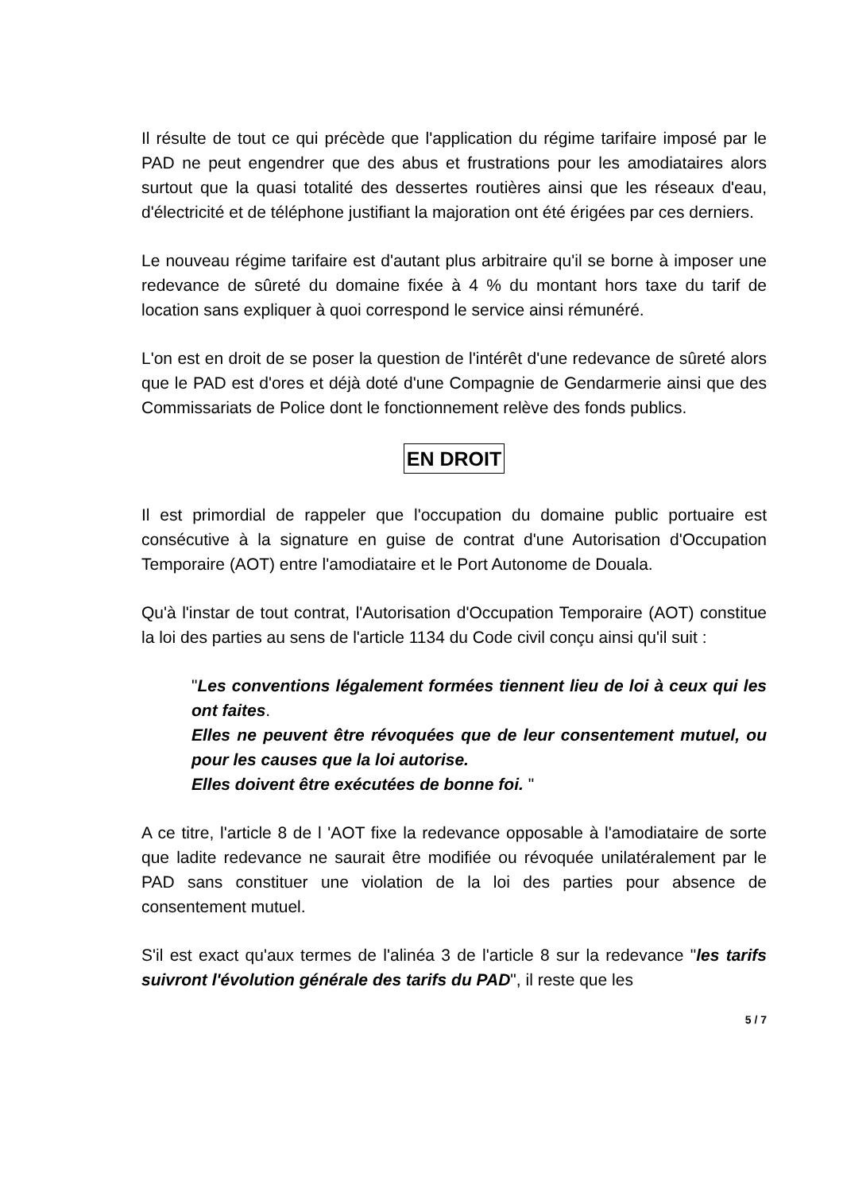Il résulte de tout ce qui précède que l'application du régime tarifaire imposé par le PAD ne peut engendrer que des abus et frustrations pour les amodiataires alors surtout que la quasi totalité des dessertes routières ainsi que les réseaux d'eau, d'électricité et de téléphone justifiant la majoration ont été érigées par ces derniers.
Le nouveau régime tarifaire est d'autant plus arbitraire qu'il se borne à imposer une redevance de sûreté du domaine fixée à 4 % du montant hors taxe du tarif de location sans expliquer à quoi correspond le service ainsi rémunéré.
L'on est en droit de se poser la question de l'intérêt d'une redevance de sûreté alors que le PAD est d'ores et déjà doté d'une Compagnie de Gendarmerie ainsi que des Commissariats de Police dont le fonctionnement relève des fonds publics.
EN DROIT
Il est primordial de rappeler que l'occupation du domaine public portuaire est consécutive à la signature en guise de contrat d'une Autorisation d'Occupation Temporaire (AOT) entre l'amodiataire et le Port Autonome de Douala.
Qu'à l'instar de tout contrat, l'Autorisation d'Occupation Temporaire (AOT) constitue la loi des parties au sens de l'article 1134 du Code civil conçu ainsi qu'il suit :
"Les conventions légalement formées tiennent lieu de loi à ceux qui les ont faites.
Elles ne peuvent être révoquées que de leur consentement mutuel, ou pour les causes que la loi autorise.
Elles doivent être exécutées de bonne foi. "
A ce titre, l'article 8 de l 'AOT fixe la redevance opposable à l'amodiataire de sorte que ladite redevance ne saurait être modifiée ou révoquée unilatéralement par le PAD sans constituer une violation de la loi des parties pour absence de consentement mutuel.
S'il est exact qu'aux termes de l'alinéa 3 de l'article 8 sur la redevance "les tarifs suivront l'évolution générale des tarifs du PAD", il reste que les
5 / 7